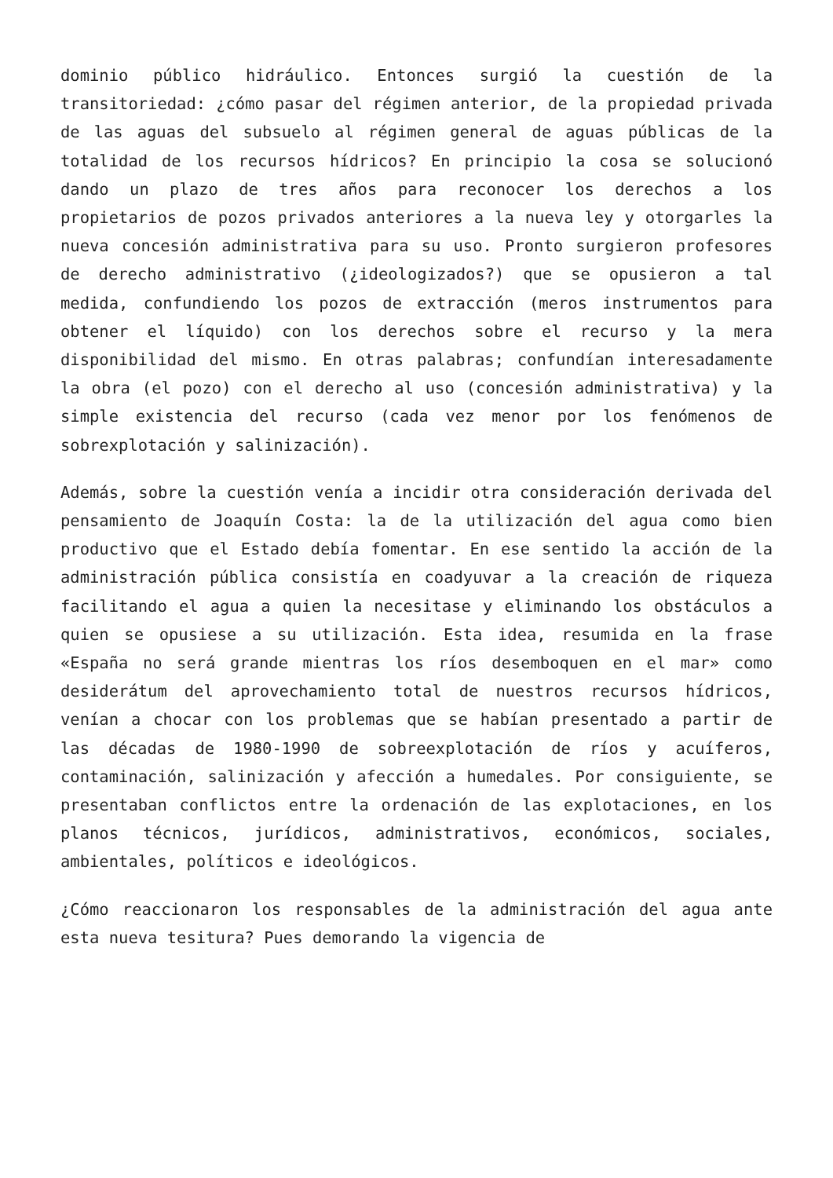dominio público hidráulico. Entonces surgió la cuestión de la transitoriedad: ¿cómo pasar del régimen anterior, de la propiedad privada de las aguas del subsuelo al régimen general de aguas públicas de la totalidad de los recursos hídricos? En principio la cosa se solucionó dando un plazo de tres años para reconocer los derechos a los propietarios de pozos privados anteriores a la nueva ley y otorgarles la nueva concesión administrativa para su uso. Pronto surgieron profesores de derecho administrativo (¿ideologizados?) que se opusieron a tal medida, confundiendo los pozos de extracción (meros instrumentos para obtener el líquido) con los derechos sobre el recurso y la mera disponibilidad del mismo. En otras palabras; confundían interesadamente la obra (el pozo) con el derecho al uso (concesión administrativa) y la simple existencia del recurso (cada vez menor por los fenómenos de sobrexplotación y salinización).
Además, sobre la cuestión venía a incidir otra consideración derivada del pensamiento de Joaquín Costa: la de la utilización del agua como bien productivo que el Estado debía fomentar. En ese sentido la acción de la administración pública consistía en coadyuvar a la creación de riqueza facilitando el agua a quien la necesitase y eliminando los obstáculos a quien se opusiese a su utilización. Esta idea, resumida en la frase «España no será grande mientras los ríos desemboquen en el mar» como desiderátum del aprovechamiento total de nuestros recursos hídricos, venían a chocar con los problemas que se habían presentado a partir de las décadas de 1980-1990 de sobreexplotación de ríos y acuíferos, contaminación, salinización y afección a humedales. Por consiguiente, se presentaban conflictos entre la ordenación de las explotaciones, en los planos técnicos, jurídicos, administrativos, económicos, sociales, ambientales, políticos e ideológicos.
¿Cómo reaccionaron los responsables de la administración del agua ante esta nueva tesitura? Pues demorando la vigencia de